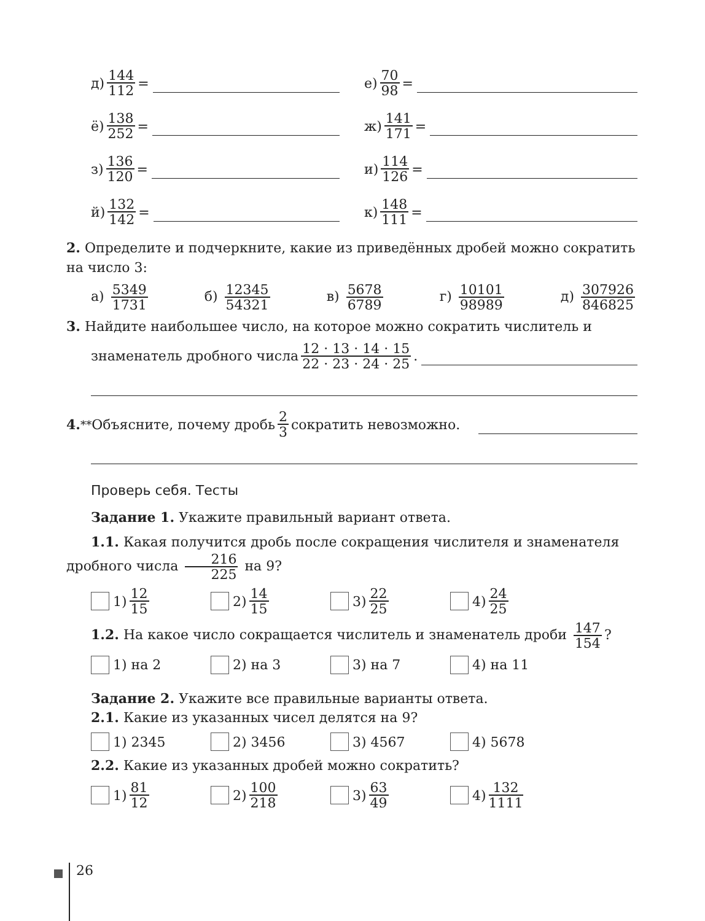д) 144 112 = е) 70 98 =
ё) 138 252 = ж) 141 171 =
з) 136 120 = и) 114 126 =
й) 132 142 = к) 148 111 =
2. Определите и подчеркните, какие из приведённых дробей можно сократить на число 3:
а) 5349 1731 б) 12345 54321 в) 5678 6789 г) 10101 98989 д) 307926 846825
3. Найдите наибольшее число, на которое можно сократить числитель и
знаменатель дробного числа 12 · 13 · 14 · 15 22 · 23 · 24 · 25 .
4.<sup>**</sup> Объясните, почему дробь 2 3 сократить невозможно.
Проверь себя. Тесты
Задание 1. Укажите правильный вариант ответа.
1.1. Какая получится дробь после сокращения числителя и знаменателя дробного числа 216 225 на 9?
1) 12 15 2) 14 15 3) 22 25 4) 24 25
1.2. На какое число сокращается числитель и знаменатель дроби 147 154?
1) на 2 2) на 3 3) на 7 4) на 11
Задание 2. Укажите все правильные варианты ответа.
2.1. Какие из указанных чисел делятся на 9?
1) 2345 2) 3456 3) 4567 4) 5678
2.2. Какие из указанных дробей можно сократить?
1) 81 12 2) 100 218 3) 63 49 4) 132 1111
26